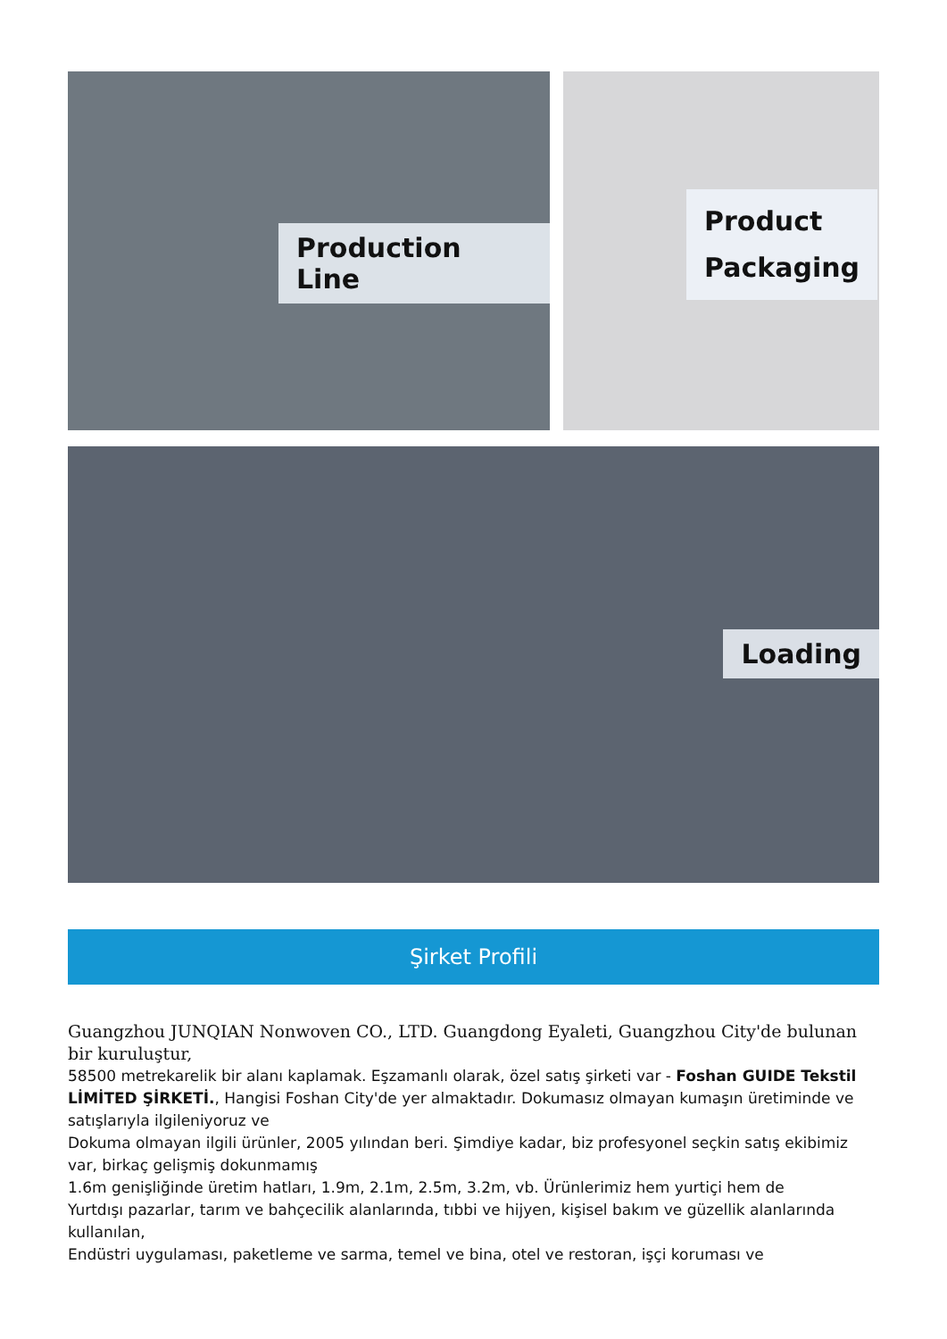Production Line
Product
Packaging
Loading
Şirket Profili
Guangzhou JUNQIAN Nonwoven CO., LTD. Guangdong Eyaleti, Guangzhou City'de bulunan bir kuruluştur,
58500 metrekarelik bir alanı kaplamak. Eşzamanlı olarak, özel satış şirketi var - Foshan GUIDE Tekstil LİMİTED ŞİRKETİ., Hangisi Foshan City'de yer almaktadır. Dokumasız olmayan kumaşın üretiminde ve satışlarıyla ilgileniyoruz ve
Dokuma olmayan ilgili ürünler, 2005 yılından beri. Şimdiye kadar, biz profesyonel seçkin satış ekibimiz var, birkaç gelişmiş dokunmamış
1.6m genişliğinde üretim hatları, 1.9m, 2.1m, 2.5m, 3.2m, vb. Ürünlerimiz hem yurtiçi hem de
Yurtdışı pazarlar, tarım ve bahçecilik alanlarında, tıbbi ve hijyen, kişisel bakım ve güzellik alanlarında kullanılan,
Endüstri uygulaması, paketleme ve sarma, temel ve bina, otel ve restoran, işçi koruması ve